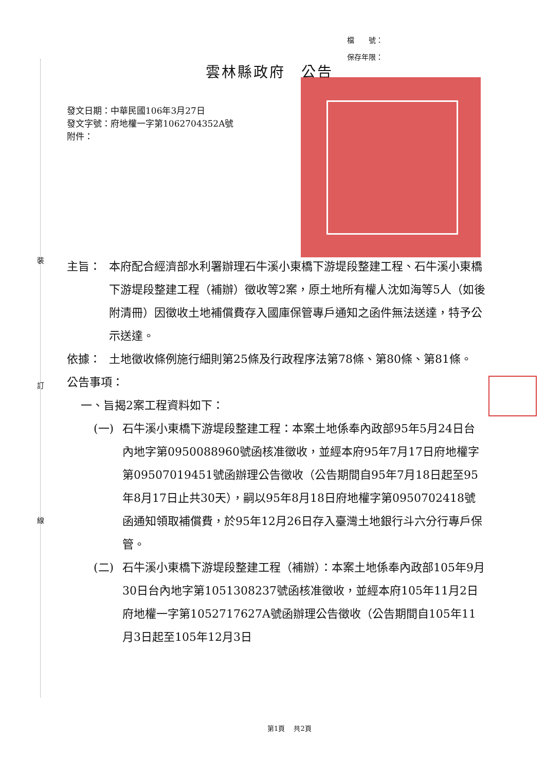裝
訂
線
檔　　號：
保存年限：
雲林縣政府　公告
發文日期：中華民國106年3月27日
發文字號：府地權一字第1062704352A號
附件：
主旨： 本府配合經濟部水利署辦理石牛溪小東橋下游堤段整建工程、石牛溪小東橋下游堤段整建工程（補辦）徵收等2案，原土地所有權人沈如海等5人（如後附清冊）因徵收土地補償費存入國庫保管專戶通知之函件無法送達，特予公示送達。
依據： 土地徵收條例施行細則第25條及行政程序法第78條、第80條、第81條。
公告事項：
一、旨揭2案工程資料如下：
(一) 石牛溪小東橋下游堤段整建工程：本案土地係奉內政部95年5月24日台內地字第0950088960號函核准徵收，並經本府95年7月17日府地權字第09507019451號函辦理公告徵收（公告期間自95年7月18日起至95年8月17日止共30天），嗣以95年8月18日府地權字第0950702418號函通知領取補償費，於95年12月26日存入臺灣土地銀行斗六分行專戶保管。
(二) 石牛溪小東橋下游堤段整建工程（補辦）：本案土地係奉內政部105年9月30日台內地字第1051308237號函核准徵收，並經本府105年11月2日府地權一字第1052717627A號函辦理公告徵收（公告期間自105年11月3日起至105年12月3日
第1頁　 共2頁